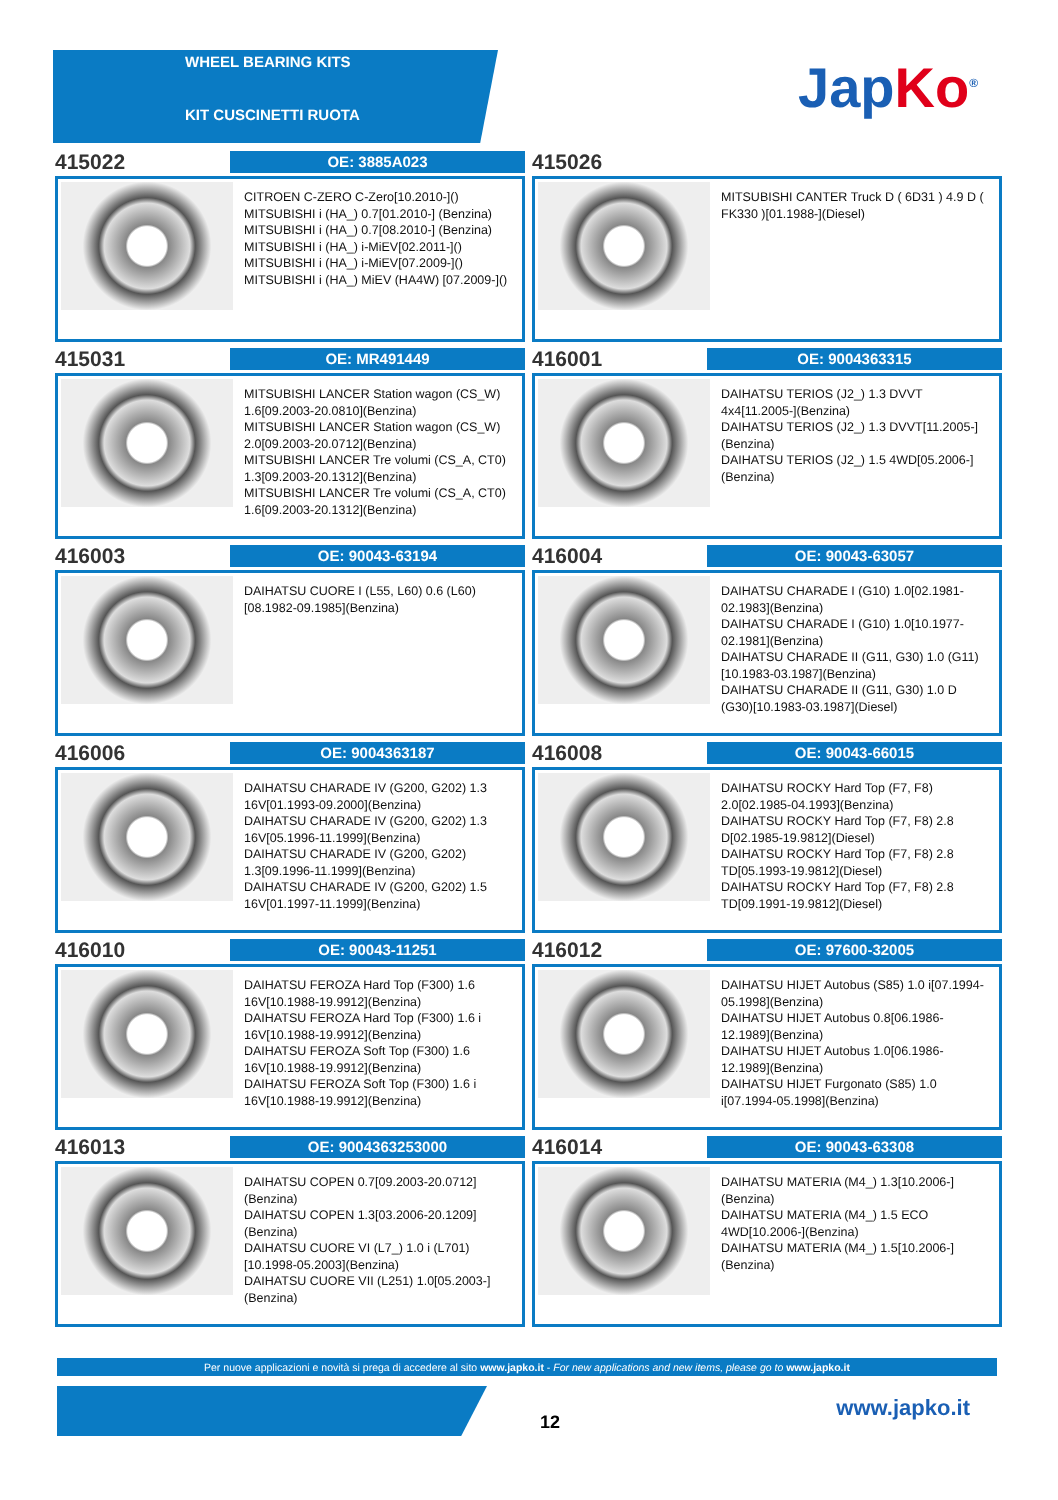WHEEL BEARING KITS
KIT CUSCINETTI RUOTA
JapKo<sup>®</sup>
415022
OE: 3885A023
CITROEN C-ZERO C-Zero[10.2010-]()
MITSUBISHI i (HA_) 0.7[01.2010-] (Benzina)
MITSUBISHI i (HA_) 0.7[08.2010-] (Benzina)
MITSUBISHI i (HA_) i-MiEV[02.2011-]()
MITSUBISHI i (HA_) i-MiEV[07.2009-]()
MITSUBISHI i (HA_) MiEV (HA4W) [07.2009-]()
415026
MITSUBISHI CANTER Truck D ( 6D31 ) 4.9 D ( FK330 )[01.1988-](Diesel)
415031
OE: MR491449
MITSUBISHI LANCER Station wagon (CS_W) 1.6[09.2003-20.0810](Benzina)
MITSUBISHI LANCER Station wagon (CS_W) 2.0[09.2003-20.0712](Benzina)
MITSUBISHI LANCER Tre volumi (CS_A, CT0) 1.3[09.2003-20.1312](Benzina)
MITSUBISHI LANCER Tre volumi (CS_A, CT0) 1.6[09.2003-20.1312](Benzina)
416001
OE: 9004363315
DAIHATSU TERIOS (J2_) 1.3 DVVT 4x4[11.2005-](Benzina)
DAIHATSU TERIOS (J2_) 1.3 DVVT[11.2005-](Benzina)
DAIHATSU TERIOS (J2_) 1.5 4WD[05.2006-](Benzina)
416003
OE: 90043-63194
DAIHATSU CUORE I (L55, L60) 0.6 (L60) [08.1982-09.1985](Benzina)
416004
OE: 90043-63057
DAIHATSU CHARADE I (G10) 1.0[02.1981-02.1983](Benzina)
DAIHATSU CHARADE I (G10) 1.0[10.1977-02.1981](Benzina)
DAIHATSU CHARADE II (G11, G30) 1.0 (G11)[10.1983-03.1987](Benzina)
DAIHATSU CHARADE II (G11, G30) 1.0 D (G30)[10.1983-03.1987](Diesel)
416006
OE: 9004363187
DAIHATSU CHARADE IV (G200, G202) 1.3 16V[01.1993-09.2000](Benzina)
DAIHATSU CHARADE IV (G200, G202) 1.3 16V[05.1996-11.1999](Benzina)
DAIHATSU CHARADE IV (G200, G202) 1.3[09.1996-11.1999](Benzina)
DAIHATSU CHARADE IV (G200, G202) 1.5 16V[01.1997-11.1999](Benzina)
416008
OE: 90043-66015
DAIHATSU ROCKY Hard Top (F7, F8) 2.0[02.1985-04.1993](Benzina)
DAIHATSU ROCKY Hard Top (F7, F8) 2.8 D[02.1985-19.9812](Diesel)
DAIHATSU ROCKY Hard Top (F7, F8) 2.8 TD[05.1993-19.9812](Diesel)
DAIHATSU ROCKY Hard Top (F7, F8) 2.8 TD[09.1991-19.9812](Diesel)
416010
OE: 90043-11251
DAIHATSU FEROZA Hard Top (F300) 1.6 16V[10.1988-19.9912](Benzina)
DAIHATSU FEROZA Hard Top (F300) 1.6 i 16V[10.1988-19.9912](Benzina)
DAIHATSU FEROZA Soft Top (F300) 1.6 16V[10.1988-19.9912](Benzina)
DAIHATSU FEROZA Soft Top (F300) 1.6 i 16V[10.1988-19.9912](Benzina)
416012
OE: 97600-32005
DAIHATSU HIJET Autobus (S85) 1.0 i[07.1994-05.1998](Benzina)
DAIHATSU HIJET Autobus 0.8[06.1986-12.1989](Benzina)
DAIHATSU HIJET Autobus 1.0[06.1986-12.1989](Benzina)
DAIHATSU HIJET Furgonato (S85) 1.0 i[07.1994-05.1998](Benzina)
416013
OE: 9004363253000
DAIHATSU COPEN 0.7[09.2003-20.0712] (Benzina)
DAIHATSU COPEN 1.3[03.2006-20.1209] (Benzina)
DAIHATSU CUORE VI (L7_) 1.0 i (L701) [10.1998-05.2003](Benzina)
DAIHATSU CUORE VII (L251) 1.0[05.2003-](Benzina)
416014
OE: 90043-63308
DAIHATSU MATERIA (M4_) 1.3[10.2006-] (Benzina)
DAIHATSU MATERIA (M4_) 1.5 ECO 4WD[10.2006-](Benzina)
DAIHATSU MATERIA (M4_) 1.5[10.2006-] (Benzina)
Per nuove applicazioni e novità si prega di accedere al sito www.japko.it - For new applications and new items, please go to www.japko.it
12
www.japko.it